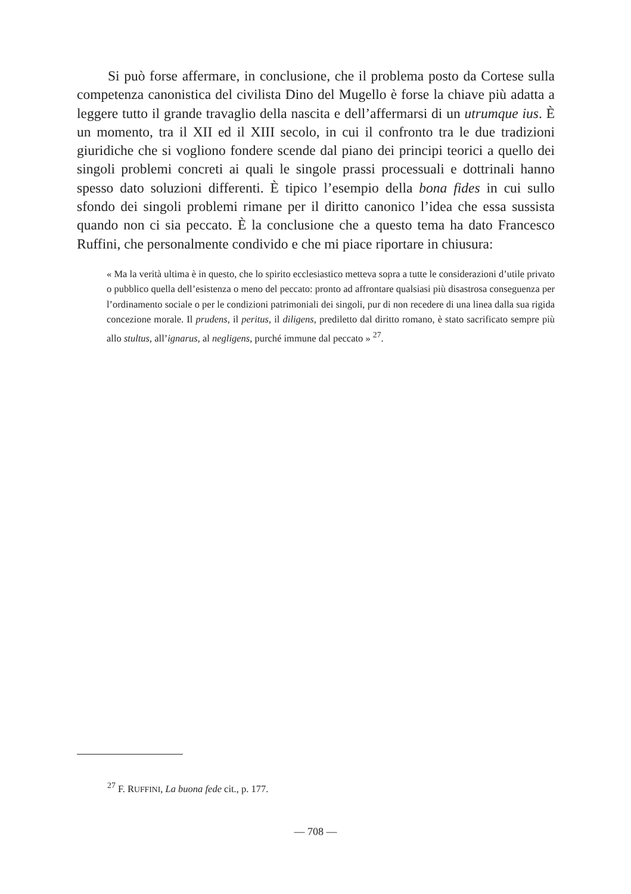Si può forse affermare, in conclusione, che il problema posto da Cortese sulla competenza canonistica del civilista Dino del Mugello è forse la chiave più adatta a leggere tutto il grande travaglio della nascita e dell’affermarsi di un utrumque ius. È un momento, tra il XII ed il XIII secolo, in cui il confronto tra le due tradizioni giuridiche che si vogliono fondere scende dal piano dei principi teorici a quello dei singoli problemi concreti ai quali le singole prassi processuali e dottrinali hanno spesso dato soluzioni differenti. È tipico l’esempio della bona fides in cui sullo sfondo dei singoli problemi rimane per il diritto canonico l’idea che essa sussista quando non ci sia peccato. È la conclusione che a questo tema ha dato Francesco Ruffini, che personalmente condivido e che mi piace riportare in chiusura:
« Ma la verità ultima è in questo, che lo spirito ecclesiastico metteva sopra a tutte le considerazioni d’utile privato o pubblico quella dell’esistenza o meno del peccato: pronto ad affrontare qualsiasi più disastrosa conseguenza per l’ordinamento sociale o per le condizioni patrimoniali dei singoli, pur di non recedere di una linea dalla sua rigida concezione morale. Il prudens, il peritus, il diligens, prediletto dal diritto romano, è stato sacrificato sempre più allo stultus, all’ignarus, al negligens, purché immune dal peccato » <sup>27</sup>.
<sup>27</sup> F. RUFFINI, La buona fede cit., p. 177.
— 708 —